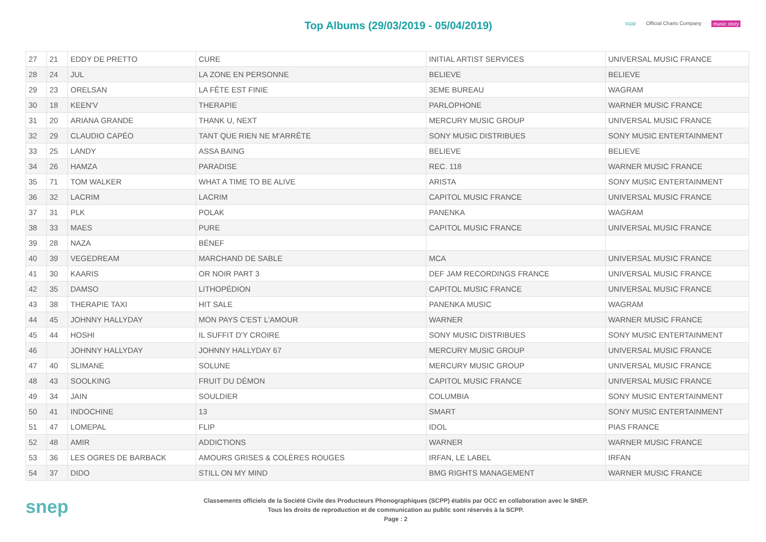Top Albums (29/03/2019 - 05/04/2019)
scpp Official Charts Company music story
| 27 | 21 | EDDY DE PRETTO | CURE | INITIAL ARTIST SERVICES | UNIVERSAL MUSIC FRANCE |
| 28 | 24 | JUL | LA ZONE EN PERSONNE | BELIEVE | BELIEVE |
| 29 | 23 | ORELSAN | LA FÊTE EST FINIE | 3EME BUREAU | WAGRAM |
| 30 | 18 | KEEN'V | THERAPIE | PARLOPHONE | WARNER MUSIC FRANCE |
| 31 | 20 | ARIANA GRANDE | THANK U, NEXT | MERCURY MUSIC GROUP | UNIVERSAL MUSIC FRANCE |
| 32 | 29 | CLAUDIO CAPÉO | TANT QUE RIEN NE M'ARRÊTE | SONY MUSIC DISTRIBUES | SONY MUSIC ENTERTAINMENT |
| 33 | 25 | LANDY | ASSA BAING | BELIEVE | BELIEVE |
| 34 | 26 | HAMZA | PARADISE | REC. 118 | WARNER MUSIC FRANCE |
| 35 | 71 | TOM WALKER | WHAT A TIME TO BE ALIVE | ARISTA | SONY MUSIC ENTERTAINMENT |
| 36 | 32 | LACRIM | LACRIM | CAPITOL MUSIC FRANCE | UNIVERSAL MUSIC FRANCE |
| 37 | 31 | PLK | POLAK | PANENKA | WAGRAM |
| 38 | 33 | MAES | PURE | CAPITOL MUSIC FRANCE | UNIVERSAL MUSIC FRANCE |
| 39 | 28 | NAZA | BÉNEF | | |
| 40 | 39 | VEGEDREAM | MARCHAND DE SABLE | MCA | UNIVERSAL MUSIC FRANCE |
| 41 | 30 | KAARIS | OR NOIR PART 3 | DEF JAM RECORDINGS FRANCE | UNIVERSAL MUSIC FRANCE |
| 42 | 35 | DAMSO | LITHOPÉDION | CAPITOL MUSIC FRANCE | UNIVERSAL MUSIC FRANCE |
| 43 | 38 | THERAPIE TAXI | HIT SALE | PANENKA MUSIC | WAGRAM |
| 44 | 45 | JOHNNY HALLYDAY | MON PAYS C'EST L'AMOUR | WARNER | WARNER MUSIC FRANCE |
| 45 | 44 | HOSHI | IL SUFFIT D'Y CROIRE | SONY MUSIC DISTRIBUES | SONY MUSIC ENTERTAINMENT |
| 46 | | JOHNNY HALLYDAY | JOHNNY HALLYDAY 67 | MERCURY MUSIC GROUP | UNIVERSAL MUSIC FRANCE |
| 47 | 40 | SLIMANE | SOLUNE | MERCURY MUSIC GROUP | UNIVERSAL MUSIC FRANCE |
| 48 | 43 | SOOLKING | FRUIT DU DÉMON | CAPITOL MUSIC FRANCE | UNIVERSAL MUSIC FRANCE |
| 49 | 34 | JAIN | SOULDIER | COLUMBIA | SONY MUSIC ENTERTAINMENT |
| 50 | 41 | INDOCHINE | 13 | SMART | SONY MUSIC ENTERTAINMENT |
| 51 | 47 | LOMEPAL | FLIP | IDOL | PIAS FRANCE |
| 52 | 48 | AMIR | ADDICTIONS | WARNER | WARNER MUSIC FRANCE |
| 53 | 36 | LES OGRES DE BARBACK | AMOURS GRISES & COLÈRES ROUGES | IRFAN, LE LABEL | IRFAN |
| 54 | 37 | DIDO | STILL ON MY MIND | BMG RIGHTS MANAGEMENT | WARNER MUSIC FRANCE |
snep
Classements officiels de la Société Civile des Producteurs Phonographiques (SCPP) établis par OCC en collaboration avec le SNEP.
Tous les droits de reproduction et de communication au public sont réservés à la SCPP.
Page : 2